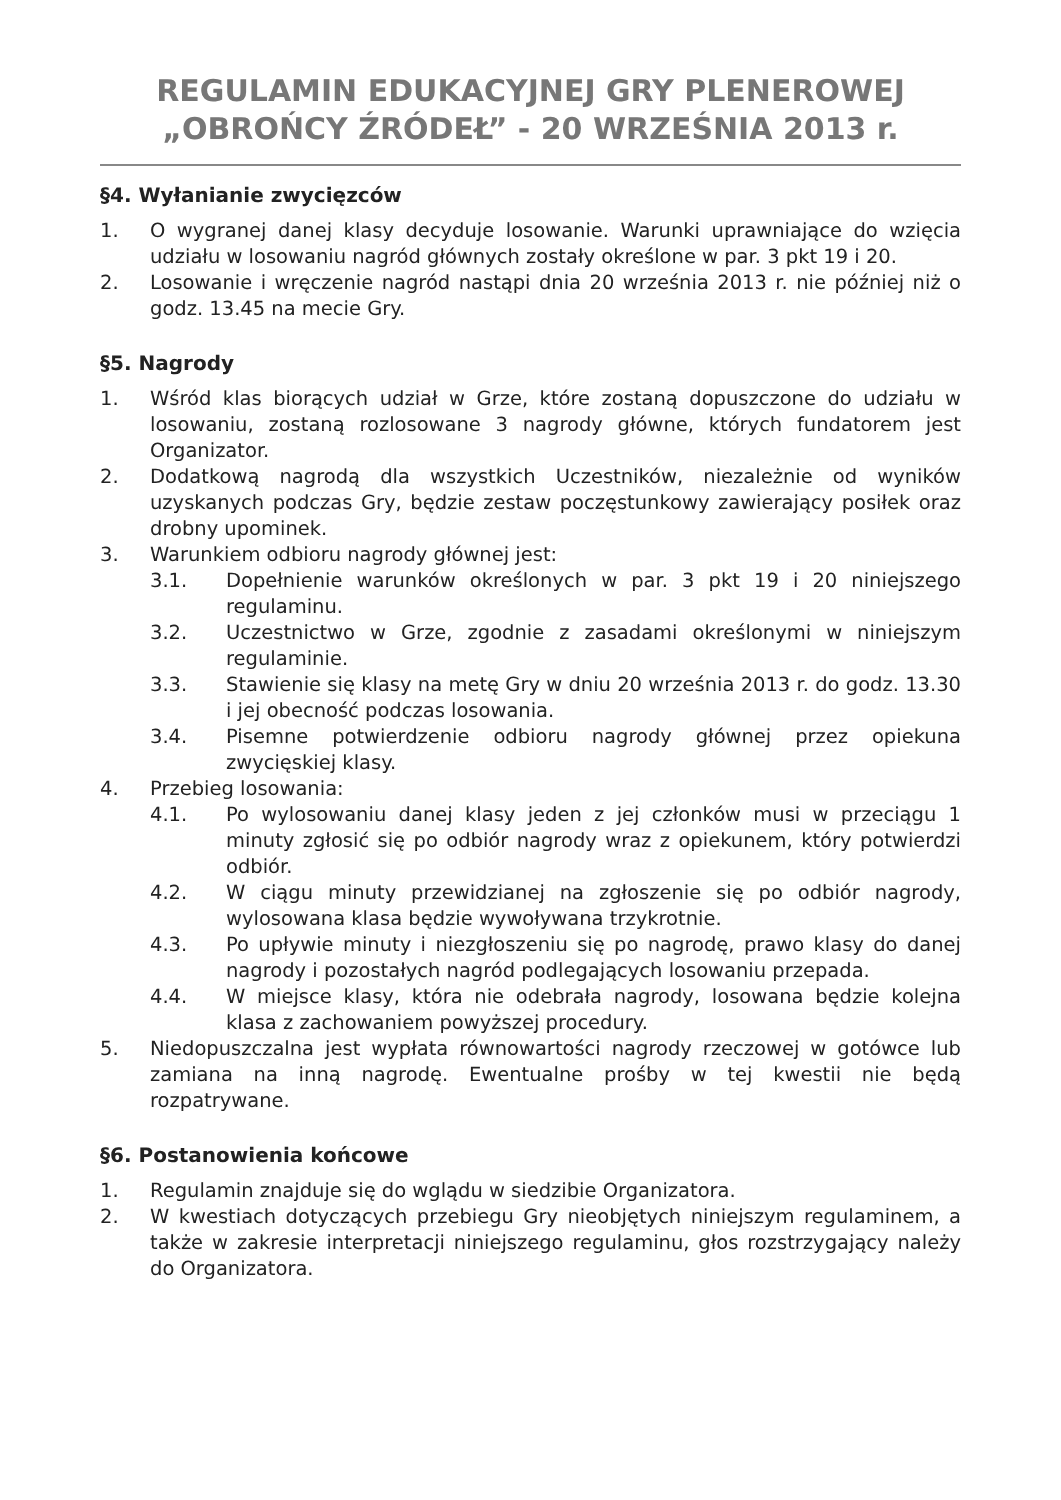REGULAMIN EDUKACYJNEJ GRY PLENEROWEJ
„OBROŃCY ŹRÓDEŁ” - 20 WRZEŚNIA 2013 r.
§4. Wyłanianie zwycięzców
1. O wygranej danej klasy decyduje losowanie. Warunki uprawniające do wzięcia udziału w losowaniu nagród głównych zostały określone w par. 3 pkt 19 i 20.
2. Losowanie i wręczenie nagród nastąpi dnia 20 września 2013 r. nie później niż o godz. 13.45 na mecie Gry.
§5. Nagrody
1. Wśród klas biorących udział w Grze, które zostaną dopuszczone do udziału w losowaniu, zostaną rozlosowane 3 nagrody główne, których fundatorem jest Organizator.
2. Dodatkową nagrodą dla wszystkich Uczestników, niezależnie od wyników uzyskanych podczas Gry, będzie zestaw poczęstunkowy zawierający posiłek oraz drobny upominek.
3. Warunkiem odbioru nagrody głównej jest:
3.1. Dopełnienie warunków określonych w par. 3 pkt 19 i 20 niniejszego regulaminu.
3.2. Uczestnictwo w Grze, zgodnie z zasadami określonymi w niniejszym regulaminie.
3.3. Stawienie się klasy na metę Gry w dniu 20 września 2013 r. do godz. 13.30 i jej obecność podczas losowania.
3.4. Pisemne potwierdzenie odbioru nagrody głównej przez opiekuna zwycięskiej klasy.
4. Przebieg losowania:
4.1. Po wylosowaniu danej klasy jeden z jej członków musi w przeciągu 1 minuty zgłosić się po odbiór nagrody wraz z opiekunem, który potwierdzi odbiór.
4.2. W ciągu minuty przewidzianej na zgłoszenie się po odbiór nagrody, wylosowana klasa będzie wywoływana trzykrotnie.
4.3. Po upływie minuty i niezgłoszeniu się po nagrodę, prawo klasy do danej nagrody i pozostałych nagród podlegających losowaniu przepada.
4.4. W miejsce klasy, która nie odebrała nagrody, losowana będzie kolejna klasa z zachowaniem powyższej procedury.
5. Niedopuszczalna jest wypłata równowartości nagrody rzeczowej w gotówce lub zamiana na inną nagrodę. Ewentualne prośby w tej kwestii nie będą rozpatrywane.
§6. Postanowienia końcowe
1. Regulamin znajduje się do wglądu w siedzibie Organizatora.
2. W kwestiach dotyczących przebiegu Gry nieobjętych niniejszym regulaminem, a także w zakresie interpretacji niniejszego regulaminu, głos rozstrzygający należy do Organizatora.